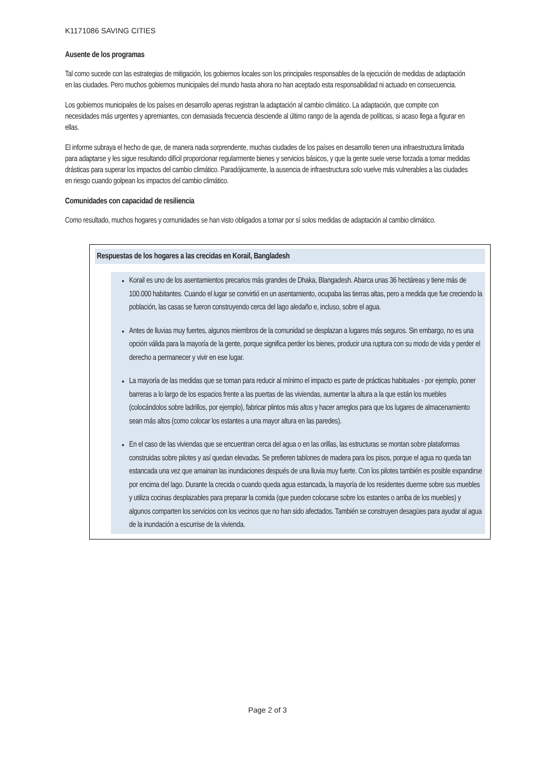K1171086 SAVING CITIES
Ausente de los programas
Tal como sucede con las estrategias de mitigación, los gobiernos locales son los principales responsables de la ejecución de medidas de adaptación en las ciudades. Pero muchos gobiernos municipales del mundo hasta ahora no han aceptado esta responsabilidad ni actuado en consecuencia.
Los gobiernos municipales de los países en desarrollo apenas registran la adaptación al cambio climático. La adaptación, que compite con necesidades más urgentes y apremiantes, con demasiada frecuencia desciende al último rango de la agenda de políticas, si acaso llega a figurar en ellas.
El informe subraya el hecho de que, de manera nada sorprendente, muchas ciudades de los países en desarrollo tienen una infraestructura limitada para adaptarse y les sigue resultando difícil proporcionar regularmente bienes y servicios básicos, y que la gente suele verse forzada a tomar medidas drásticas para superar los impactos del cambio climático. Paradójicamente, la ausencia de infraestructura solo vuelve más vulnerables a las ciudades en riesgo cuando golpean los impactos del cambio climático.
Comunidades con capacidad de resiliencia
Como resultado, muchos hogares y comunidades se han visto obligados a tomar por sí solos medidas de adaptación al cambio climático.
Respuestas de los hogares a las crecidas en Korail, Bangladesh
Korail es uno de los asentamientos precarios más grandes de Dhaka, Blangadesh. Abarca unas 36 hectáreas y tiene más de 100.000 habitantes. Cuando el lugar se convirtió en un asentamiento, ocupaba las tierras altas, pero a medida que fue creciendo la población, las casas se fueron construyendo cerca del lago aledaño e, incluso, sobre el agua.
Antes de lluvias muy fuertes, algunos miembros de la comunidad se desplazan a lugares más seguros. Sin embargo, no es una opción válida para la mayoría de la gente, porque significa perder los bienes, producir una ruptura con su modo de vida y perder el derecho a permanecer y vivir en ese lugar.
La mayoría de las medidas que se toman para reducir al mínimo el impacto es parte de prácticas habituales - por ejemplo, poner barreras a lo largo de los espacios frente a las puertas de las viviendas, aumentar la altura a la que están los muebles (colocándolos sobre ladrillos, por ejemplo), fabricar plintos más altos y hacer arreglos para que los lugares de almacenamiento sean más altos (como colocar los estantes a una mayor altura en las paredes).
En el caso de las viviendas que se encuentran cerca del agua o en las orillas, las estructuras se montan sobre plataformas construidas sobre pilotes y así quedan elevadas. Se prefieren tablones de madera para los pisos, porque el agua no queda tan estancada una vez que amainan las inundaciones después de una lluvia muy fuerte. Con los pilotes también es posible expandirse por encima del lago. Durante la crecida o cuando queda agua estancada, la mayoría de los residentes duerme sobre sus muebles y utiliza cocinas desplazables para preparar la comida (que pueden colocarse sobre los estantes o arriba de los muebles) y algunos comparten los servicios con los vecinos que no han sido afectados. También se construyen desagües para ayudar al agua de la inundación a escurrise de la vivienda.
Page 2 of 3